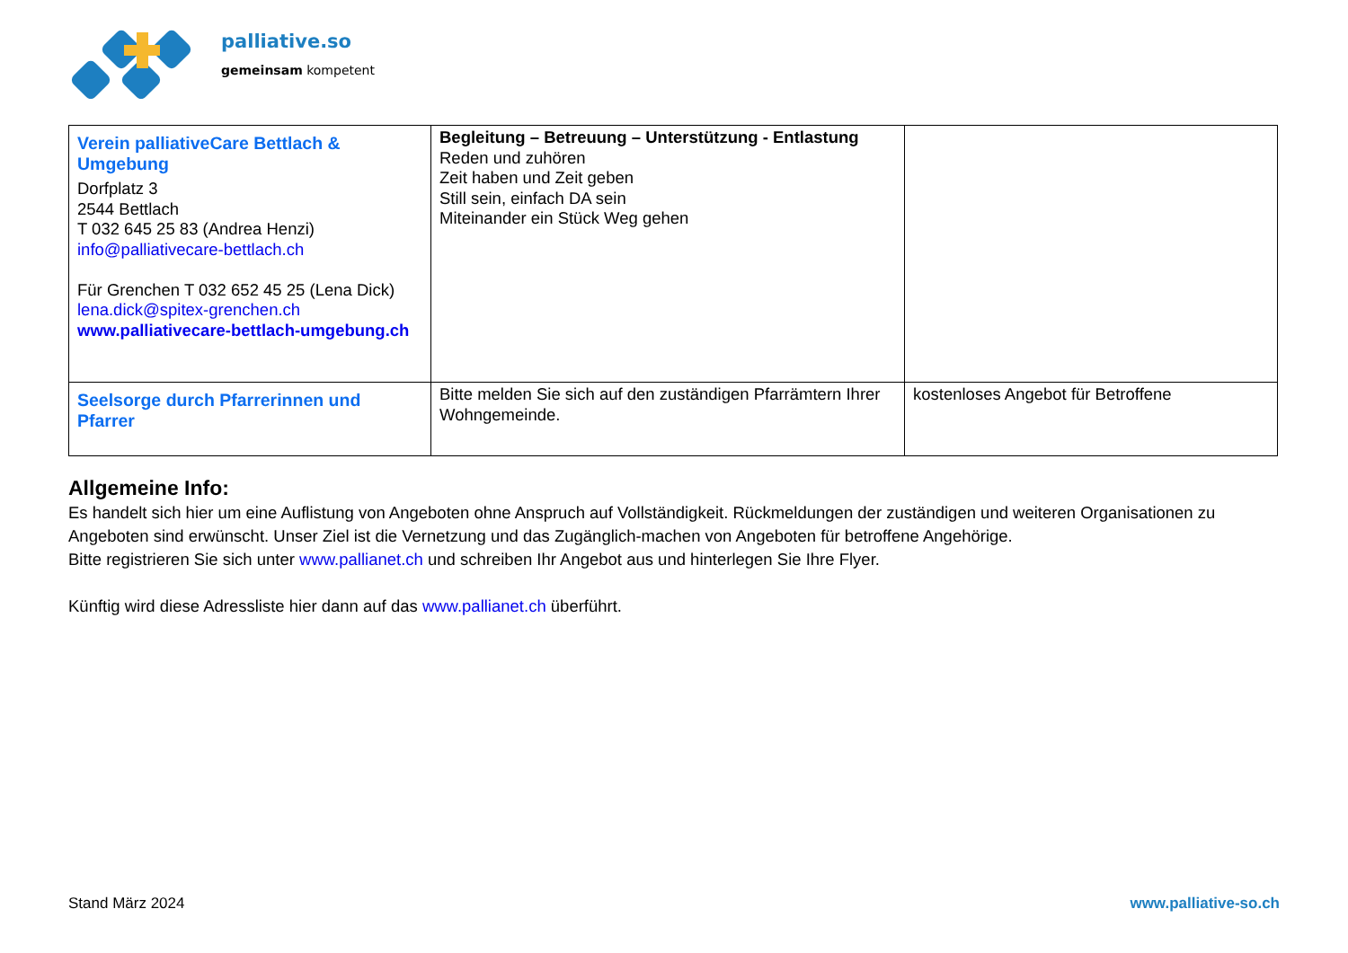palliative.so
gemeinsam kompetent
| Verein palliativeCare Bettlach & Umgebung Dorfplatz 3 2544 Bettlach T 032 645 25 83 (Andrea Henzi) info@palliativecare-bettlach.ch Für Grenchen T 032 652 45 25 (Lena Dick) lena.dick@spitex-grenchen.ch www.palliativecare-bettlach-umgebung.ch | Begleitung – Betreuung – Unterstützung - Entlastung Reden und zuhören Zeit haben und Zeit geben Still sein, einfach DA sein Miteinander ein Stück Weg gehen | |
| Seelsorge durch Pfarrerinnen und Pfarrer | Bitte melden Sie sich auf den zuständigen Pfarrämtern Ihrer Wohngemeinde. | kostenloses Angebot für Betroffene |
Allgemeine Info:
Es handelt sich hier um eine Auflistung von Angeboten ohne Anspruch auf Vollständigkeit. Rückmeldungen der zuständigen und weiteren Organisationen zu Angeboten sind erwünscht. Unser Ziel ist die Vernetzung und das Zugänglich-machen von Angeboten für betroffene Angehörige.
Bitte registrieren Sie sich unter www.pallianet.ch und schreiben Ihr Angebot aus und hinterlegen Sie Ihre Flyer.
Künftig wird diese Adressliste hier dann auf das www.pallianet.ch überführt.
Stand März 2024 www.palliative-so.ch